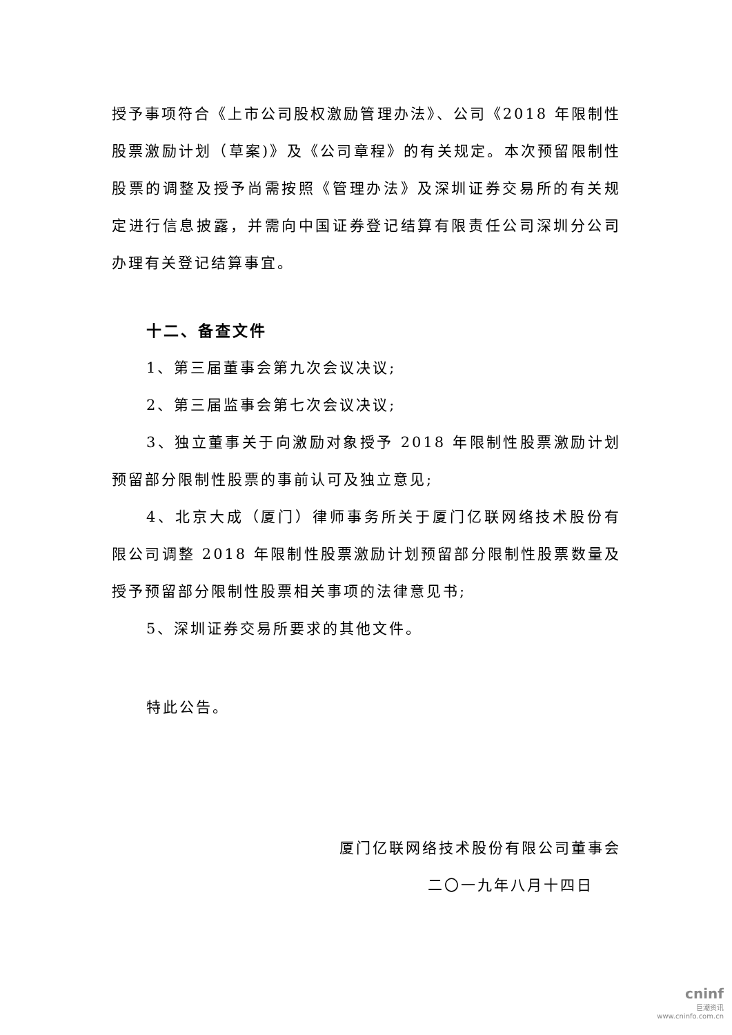授予事项符合《上市公司股权激励管理办法》、公司《2018 年限制性股票激励计划（草案)》及《公司章程》的有关规定。本次预留限制性股票的调整及授予尚需按照《管理办法》及深圳证券交易所的有关规定进行信息披露，并需向中国证券登记结算有限责任公司深圳分公司办理有关登记结算事宜。
十二、备查文件
1、第三届董事会第九次会议决议;
2、第三届监事会第七次会议决议;
3、独立董事关于向激励对象授予 2018 年限制性股票激励计划预留部分限制性股票的事前认可及独立意见;
4、北京大成（厦门）律师事务所关于厦门亿联网络技术股份有限公司调整 2018 年限制性股票激励计划预留部分限制性股票数量及授予预留部分限制性股票相关事项的法律意见书;
5、深圳证券交易所要求的其他文件。
特此公告。
厦门亿联网络技术股份有限公司董事会
二〇一九年八月十四日
cninf
巨潮资讯
www.cninfo.com.cn